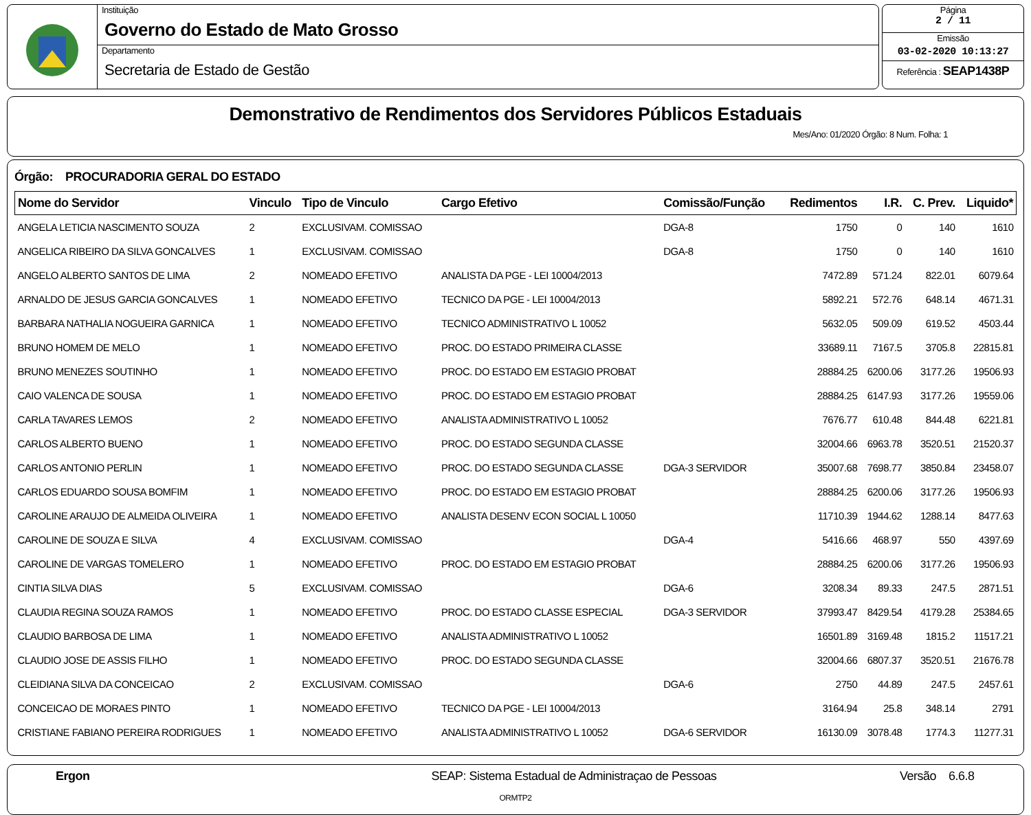Instituição
Governo do Estado de Mato Grosso
Departamento
Secretaria de Estado de Gestão
Página
2 / 11
Emissão
03-02-2020 10:13:27
Referência : SEAP1438P
Demonstrativo de Rendimentos dos Servidores Públicos Estaduais
Mes/Ano: 01/2020 Órgão: 8 Num. Folha: 1
Órgão: PROCURADORIA GERAL DO ESTADO
| Nome do Servidor | Vinculo | Tipo de Vinculo | Cargo Efetivo | Comissão/Função | Redimentos | I.R. | C. Prev. | Liquido* |
| --- | --- | --- | --- | --- | --- | --- | --- | --- |
| ANGELA LETICIA NASCIMENTO SOUZA | 2 | EXCLUSIVAM. COMISSAO | | DGA-8 | 1750 | 0 | 140 | 1610 |
| ANGELICA RIBEIRO DA SILVA GONCALVES | 1 | EXCLUSIVAM. COMISSAO | | DGA-8 | 1750 | 0 | 140 | 1610 |
| ANGELO ALBERTO SANTOS DE LIMA | 2 | NOMEADO EFETIVO | ANALISTA DA PGE - LEI 10004/2013 | | 7472.89 | 571.24 | 822.01 | 6079.64 |
| ARNALDO DE JESUS GARCIA GONCALVES | 1 | NOMEADO EFETIVO | TECNICO DA PGE - LEI 10004/2013 | | 5892.21 | 572.76 | 648.14 | 4671.31 |
| BARBARA NATHALIA NOGUEIRA GARNICA | 1 | NOMEADO EFETIVO | TECNICO ADMINISTRATIVO L 10052 | | 5632.05 | 509.09 | 619.52 | 4503.44 |
| BRUNO HOMEM DE MELO | 1 | NOMEADO EFETIVO | PROC. DO ESTADO PRIMEIRA CLASSE | | 33689.11 | 7167.5 | 3705.8 | 22815.81 |
| BRUNO MENEZES SOUTINHO | 1 | NOMEADO EFETIVO | PROC. DO ESTADO EM ESTAGIO PROBAT | | 28884.25 | 6200.06 | 3177.26 | 19506.93 |
| CAIO VALENCA DE SOUSA | 1 | NOMEADO EFETIVO | PROC. DO ESTADO EM ESTAGIO PROBAT | | 28884.25 | 6147.93 | 3177.26 | 19559.06 |
| CARLA TAVARES LEMOS | 2 | NOMEADO EFETIVO | ANALISTA ADMINISTRATIVO L 10052 | | 7676.77 | 610.48 | 844.48 | 6221.81 |
| CARLOS ALBERTO BUENO | 1 | NOMEADO EFETIVO | PROC. DO ESTADO SEGUNDA CLASSE | | 32004.66 | 6963.78 | 3520.51 | 21520.37 |
| CARLOS ANTONIO PERLIN | 1 | NOMEADO EFETIVO | PROC. DO ESTADO SEGUNDA CLASSE | DGA-3 SERVIDOR | 35007.68 | 7698.77 | 3850.84 | 23458.07 |
| CARLOS EDUARDO SOUSA BOMFIM | 1 | NOMEADO EFETIVO | PROC. DO ESTADO EM ESTAGIO PROBAT | | 28884.25 | 6200.06 | 3177.26 | 19506.93 |
| CAROLINE ARAUJO DE ALMEIDA OLIVEIRA | 1 | NOMEADO EFETIVO | ANALISTA DESENV ECON SOCIAL L 10050 | | 11710.39 | 1944.62 | 1288.14 | 8477.63 |
| CAROLINE DE SOUZA E SILVA | 4 | EXCLUSIVAM. COMISSAO | | DGA-4 | 5416.66 | 468.97 | 550 | 4397.69 |
| CAROLINE DE VARGAS TOMELERO | 1 | NOMEADO EFETIVO | PROC. DO ESTADO EM ESTAGIO PROBAT | | 28884.25 | 6200.06 | 3177.26 | 19506.93 |
| CINTIA SILVA DIAS | 5 | EXCLUSIVAM. COMISSAO | | DGA-6 | 3208.34 | 89.33 | 247.5 | 2871.51 |
| CLAUDIA REGINA SOUZA RAMOS | 1 | NOMEADO EFETIVO | PROC. DO ESTADO CLASSE ESPECIAL | DGA-3 SERVIDOR | 37993.47 | 8429.54 | 4179.28 | 25384.65 |
| CLAUDIO BARBOSA DE LIMA | 1 | NOMEADO EFETIVO | ANALISTA ADMINISTRATIVO L 10052 | | 16501.89 | 3169.48 | 1815.2 | 11517.21 |
| CLAUDIO JOSE DE ASSIS FILHO | 1 | NOMEADO EFETIVO | PROC. DO ESTADO SEGUNDA CLASSE | | 32004.66 | 6807.37 | 3520.51 | 21676.78 |
| CLEIDIANA SILVA DA CONCEICAO | 2 | EXCLUSIVAM. COMISSAO | | DGA-6 | 2750 | 44.89 | 247.5 | 2457.61 |
| CONCEICAO DE MORAES PINTO | 1 | NOMEADO EFETIVO | TECNICO DA PGE - LEI 10004/2013 | | 3164.94 | 25.8 | 348.14 | 2791 |
| CRISTIANE FABIANO PEREIRA RODRIGUES | 1 | NOMEADO EFETIVO | ANALISTA ADMINISTRATIVO L 10052 | DGA-6 SERVIDOR | 16130.09 | 3078.48 | 1774.3 | 11277.31 |
Ergon SEAP: Sistema Estadual de Administraçao de Pessoas Versão 6.6.8
ORMTP2